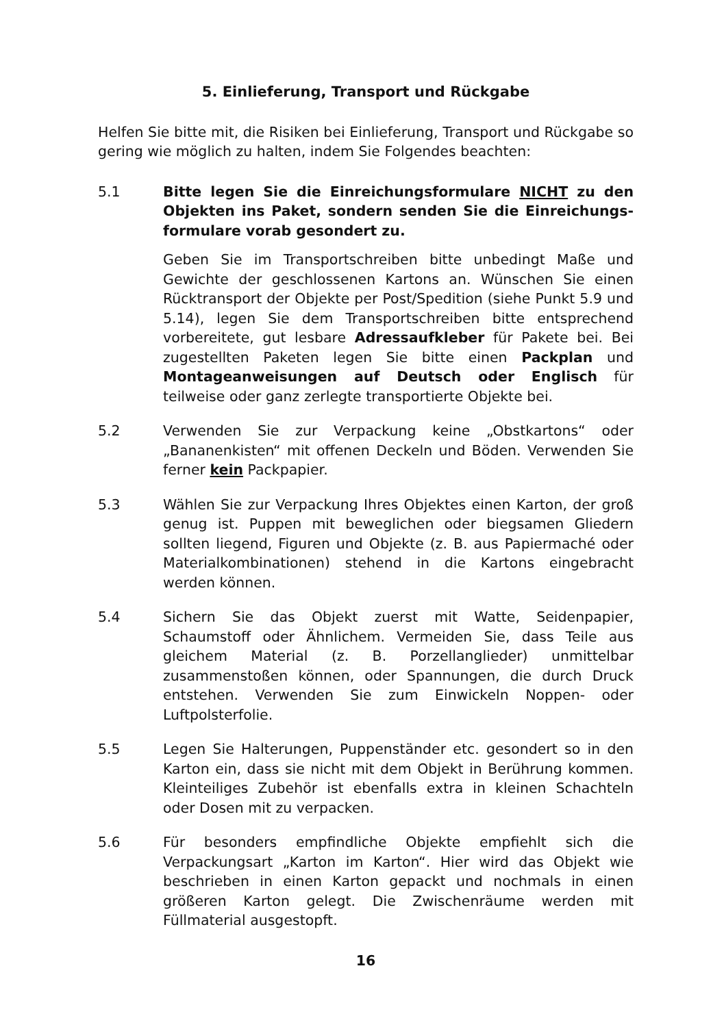5. Einlieferung, Transport und Rückgabe
Helfen Sie bitte mit, die Risiken bei Einlieferung, Transport und Rückgabe so gering wie möglich zu halten, indem Sie Folgendes beachten:
5.1 Bitte legen Sie die Einreichungsformulare NICHT zu den Objekten ins Paket, sondern senden Sie die Einreichungs­formulare vorab gesondert zu.
Geben Sie im Transportschreiben bitte unbedingt Maße und Gewichte der geschlossenen Kartons an. Wünschen Sie einen Rücktransport der Objekte per Post/Spedition (siehe Punkt 5.9 und 5.14), legen Sie dem Transportschreiben bitte entsprechend vorbereitete, gut lesbare Adressaufkleber für Pakete bei. Bei zugestellten Paketen legen Sie bitte einen Packplan und Montageanweisungen auf Deutsch oder Englisch für teilweise oder ganz zerlegte transportierte Objekte bei.
5.2 Verwenden Sie zur Verpackung keine „Obstkartons“ oder „Bananenkisten“ mit offenen Deckeln und Böden. Verwenden Sie ferner kein Packpapier.
5.3 Wählen Sie zur Verpackung Ihres Objektes einen Karton, der groß genug ist. Puppen mit beweglichen oder biegsamen Gliedern sollten liegend, Figuren und Objekte (z. B. aus Papiermaché oder Materialkombinationen) stehend in die Kartons eingebracht werden können.
5.4 Sichern Sie das Objekt zuerst mit Watte, Seidenpapier, Schaumstoff oder Ähnlichem. Vermeiden Sie, dass Teile aus gleichem Material (z. B. Porzellanglieder) unmittelbar zusammenstoßen können, oder Spannungen, die durch Druck entstehen. Verwenden Sie zum Einwickeln Noppen- oder Luftpolsterfolie.
5.5 Legen Sie Halterungen, Puppenständer etc. gesondert so in den Karton ein, dass sie nicht mit dem Objekt in Berührung kommen. Kleinteiliges Zubehör ist ebenfalls extra in kleinen Schachteln oder Dosen mit zu verpacken.
5.6 Für besonders empfindliche Objekte empfiehlt sich die Verpackungsart „Karton im Karton“. Hier wird das Objekt wie beschrieben in einen Karton gepackt und nochmals in einen größeren Karton gelegt. Die Zwischenräume werden mit Füllmaterial ausgestopft.
16